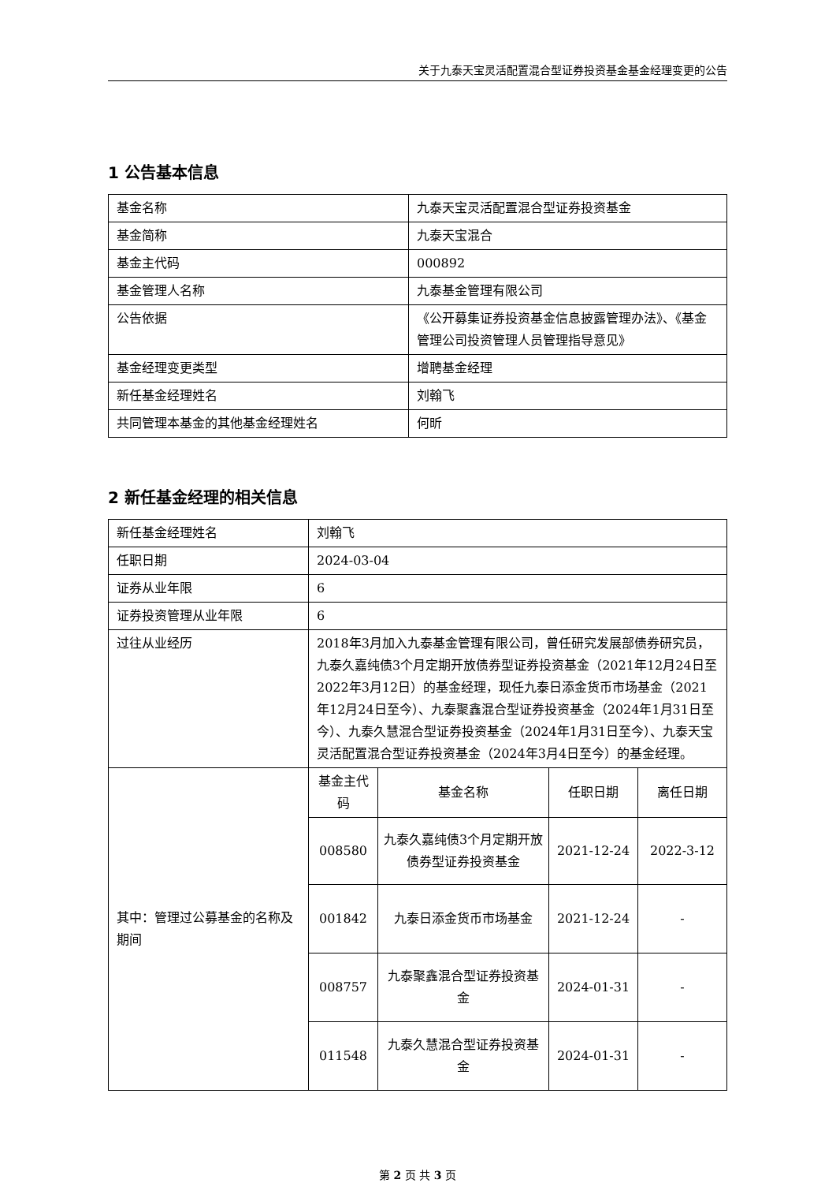关于九泰天宝灵活配置混合型证券投资基金基金经理变更的公告
1 公告基本信息
| 基金名称 | 九泰天宝灵活配置混合型证券投资基金 |
| 基金简称 | 九泰天宝混合 |
| 基金主代码 | 000892 |
| 基金管理人名称 | 九泰基金管理有限公司 |
| 公告依据 | 《公开募集证券投资基金信息披露管理办法》、《基金管理公司投资管理人员管理指导意见》 |
| 基金经理变更类型 | 增聘基金经理 |
| 新任基金经理姓名 | 刘翰飞 |
| 共同管理本基金的其他基金经理姓名 | 何昕 |
2 新任基金经理的相关信息
| 新任基金经理姓名 | 刘翰飞 | | | |
| 任职日期 | 2024-03-04 | | | |
| 证券从业年限 | 6 | | | |
| 证券投资管理从业年限 | 6 | | | |
| 过往从业经历 | 2018年3月加入九泰基金管理有限公司，曾任研究发展部债券研究员，九泰久嘉纯债3个月定期开放债券型证券投资基金（2021年12月24日至2022年3月12日）的基金经理，现任九泰日添金货币市场基金（2021年12月24日至今）、九泰聚鑫混合型证券投资基金（2024年1月31日至今）、九泰久慧混合型证券投资基金（2024年1月31日至今）、九泰天宝灵活配置混合型证券投资基金（2024年3月4日至今）的基金经理。 | | | |
| 其中：管理过公募基金的名称及期间 | 基金主代码 | 基金名称 | 任职日期 | 离任日期 |
| | 008580 | 九泰久嘉纯债3个月定期开放债券型证券投资基金 | 2021-12-24 | 2022-3-12 |
| | 001842 | 九泰日添金货币市场基金 | 2021-12-24 | - |
| | 008757 | 九泰聚鑫混合型证券投资基金 | 2024-01-31 | - |
| | 011548 | 九泰久慧混合型证券投资基金 | 2024-01-31 | - |
第 2 页 共 3 页